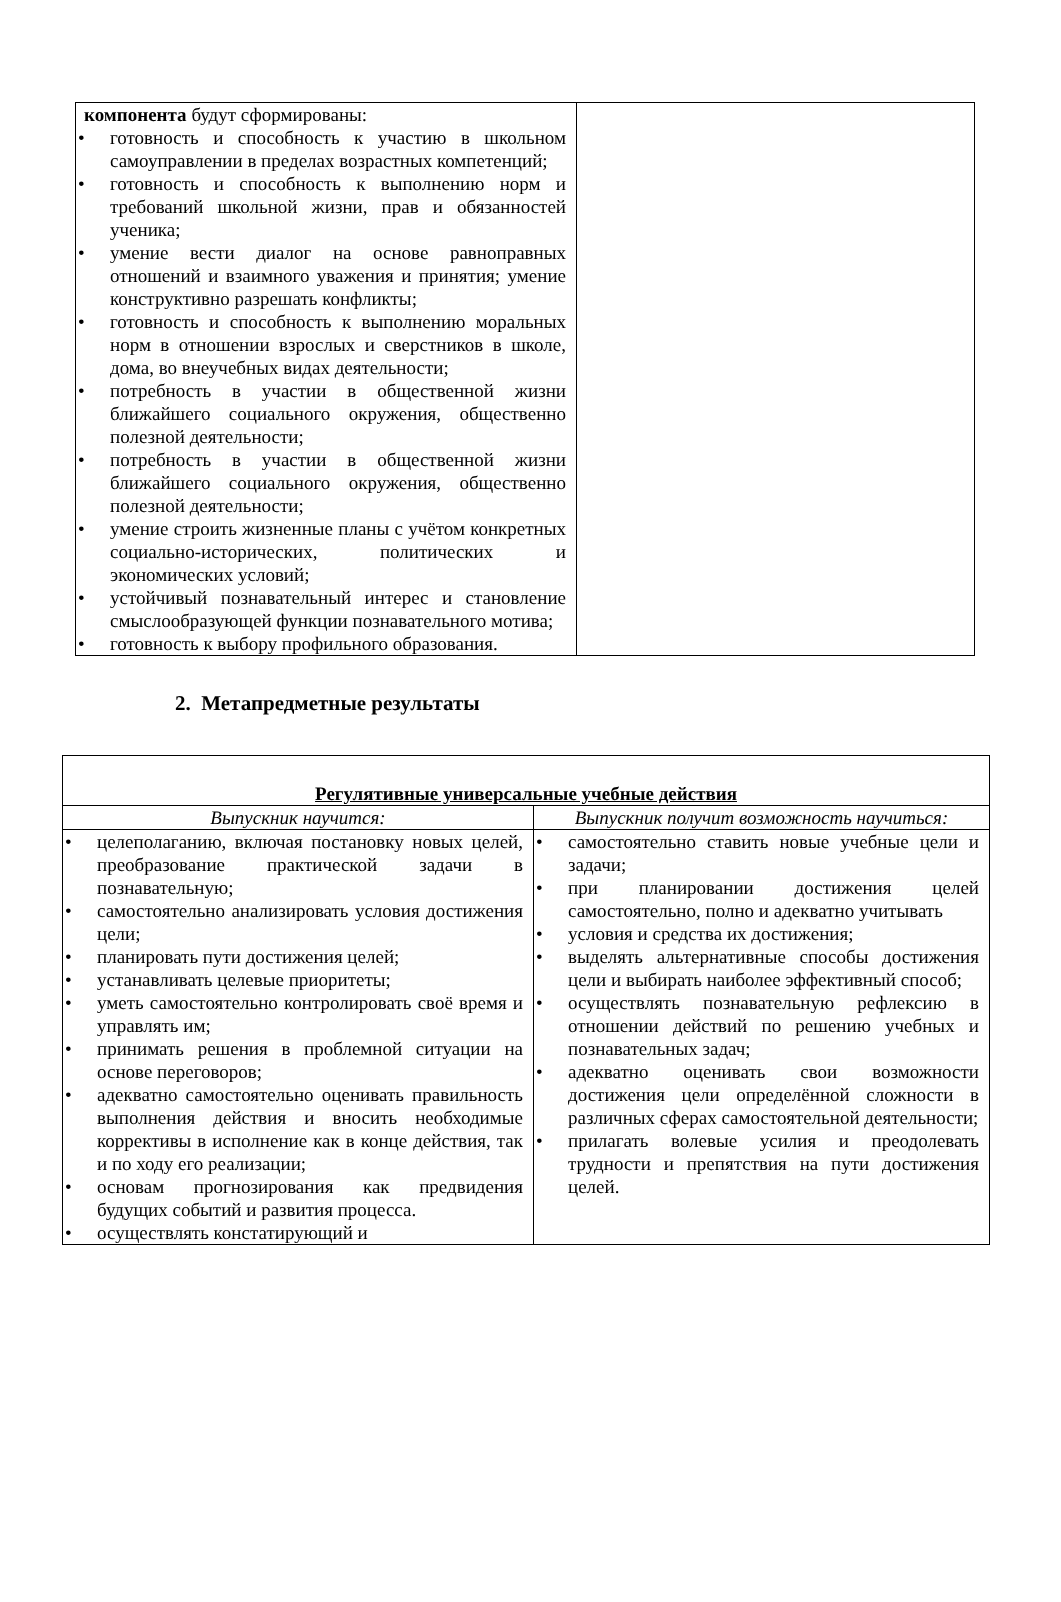| компонента будут сформированы: • готовность и способность к участию в школьном самоуправлении в пределах возрастных компетенций; • готовность и способность к выполнению норм и требований школьной жизни, прав и обязанностей ученика; • умение вести диалог на основе равноправных отношений и взаимного уважения и принятия; умение конструктивно разрешать конфликты; • готовность и способность к выполнению моральных норм в отношении взрослых и сверстников в школе, дома, во внеучебных видах деятельности; • потребность в участии в общественной жизни ближайшего социального окружения, общественно полезной деятельности; • потребность в участии в общественной жизни ближайшего социального окружения, общественно полезной деятельности; • умение строить жизненные планы с учётом конкретных социально-исторических, политических и экономических условий; • устойчивый познавательный интерес и становление смыслообразующей функции познавательного мотива; • готовность к выбору профильного образования. | |
2. Метапредметные результаты
| Регулятивные универсальные учебные действия | |
| --- | --- |
| Выпускник научится: | Выпускник получит возможность научиться: |
| • целеполаганию, включая постановку новых целей, преобразование практической задачи в познавательную; • самостоятельно анализировать условия достижения цели; • планировать пути достижения целей; • устанавливать целевые приоритеты; • уметь самостоятельно контролировать своё время и управлять им; • принимать решения в проблемной ситуации на основе переговоров; • адекватно самостоятельно оценивать правильность выполнения действия и вносить необходимые коррективы в исполнение как в конце действия, так и по ходу его реализации; • основам прогнозирования как предвидения будущих событий и развития процесса. • осуществлять констатирующий и | • самостоятельно ставить новые учебные цели и задачи; • при планировании достижения целей самостоятельно, полно и адекватно учитывать • условия и средства их достижения; • выделять альтернативные способы достижения цели и выбирать наиболее эффективный способ; • осуществлять познавательную рефлексию в отношении действий по решению учебных и познавательных задач; • адекватно оценивать свои возможности достижения цели определённой сложности в различных сферах самостоятельной деятельности; • прилагать волевые усилия и преодолевать трудности и препятствия на пути достижения целей. |